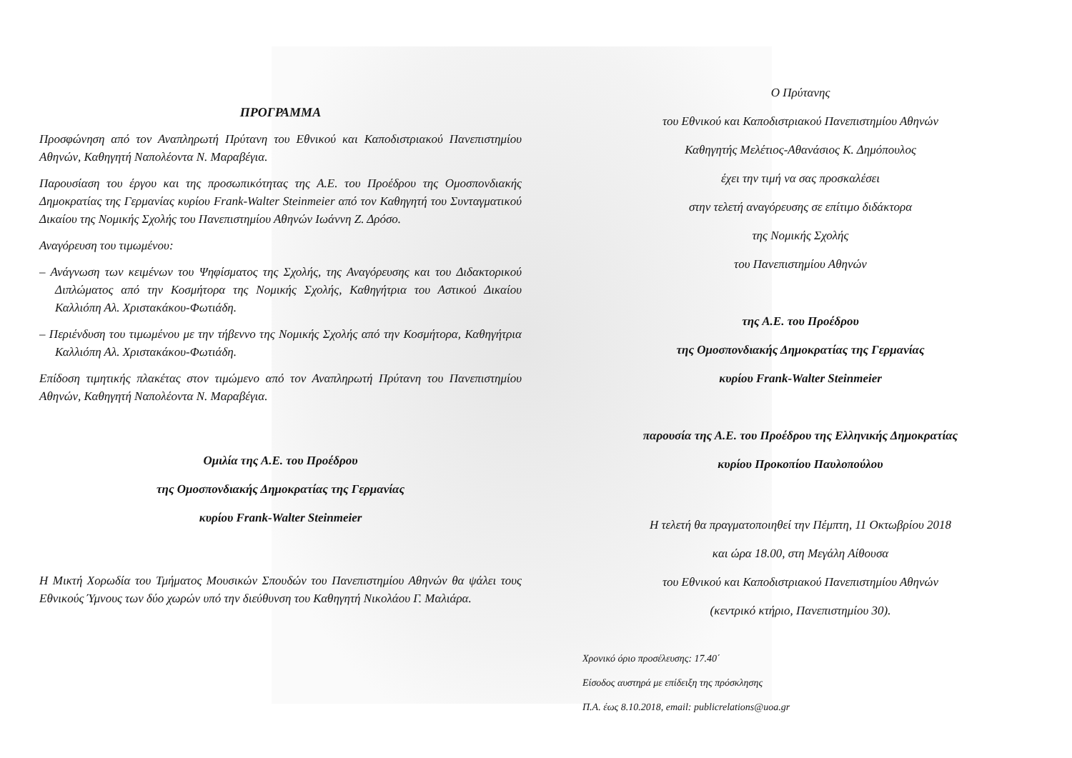ΠΡΟΓΡΑΜΜΑ
Προσφώνηση από τον Αναπληρωτή Πρύτανη του Εθνικού και Καποδιστριακού Πανεπιστημίου Αθηνών, Καθηγητή Ναπολέοντα Ν. Μαραβέγια.
Παρουσίαση του έργου και της προσωπικότητας της Α.Ε. του Προέδρου της Ομοσπονδιακής Δημοκρατίας της Γερμανίας κυρίου Frank-Walter Steinmeier από τον Καθηγητή του Συνταγματικού Δικαίου της Νομικής Σχολής του Πανεπιστημίου Αθηνών Ιωάννη Ζ. Δρόσο.
Αναγόρευση του τιμωμένου:
– Ανάγνωση των κειμένων του Ψηφίσματος της Σχολής, της Αναγόρευσης και του Διδακτορικού Διπλώματος από την Κοσμήτορα της Νομικής Σχολής, Καθηγήτρια του Αστικού Δικαίου Καλλιόπη Αλ. Χριστακάκου-Φωτιάδη.
– Περιένδυση του τιμωμένου με την τήβεννο της Νομικής Σχολής από την Κοσμήτορα, Καθηγήτρια Καλλιόπη Αλ. Χριστακάκου-Φωτιάδη.
Επίδοση τιμητικής πλακέτας στον τιμώμενο από τον Αναπληρωτή Πρύτανη του Πανεπιστημίου Αθηνών, Καθηγητή Ναπολέοντα Ν. Μαραβέγια.
Ομιλία της Α.Ε. του Προέδρου
της Ομοσπονδιακής Δημοκρατίας της Γερμανίας
κυρίου Frank-Walter Steinmeier
Η Μικτή Χορωδία του Τμήματος Μουσικών Σπουδών του Πανεπιστημίου Αθηνών θα ψάλει τους Εθνικούς Ύμνους των δύο χωρών υπό την διεύθυνση του Καθηγητή Νικολάου Γ. Μαλιάρα.
Ο Πρύτανης
του Εθνικού και Καποδιστριακού Πανεπιστημίου Αθηνών
Καθηγητής Μελέτιος-Αθανάσιος Κ. Δημόπουλος
έχει την τιμή να σας προσκαλέσει
στην τελετή αναγόρευσης σε επίτιμο διδάκτορα
της Νομικής Σχολής
του Πανεπιστημίου Αθηνών
της Α.Ε. του Προέδρου
της Ομοσπονδιακής Δημοκρατίας της Γερμανίας
κυρίου Frank-Walter Steinmeier
παρουσία της Α.Ε. του Προέδρου της Ελληνικής Δημοκρατίας
κυρίου Προκοπίου Παυλοπούλου
Η τελετή θα πραγματοποιηθεί την Πέμπτη, 11 Οκτωβρίου 2018
και ώρα 18.00, στη Μεγάλη Αίθουσα
του Εθνικού και Καποδιστριακού Πανεπιστημίου Αθηνών
(κεντρικό κτήριο, Πανεπιστημίου 30).
Χρονικό όριο προσέλευσης: 17.40΄
Είσοδος αυστηρά με επίδειξη της πρόσκλησης
Π.Α. έως 8.10.2018, email: publicrelations@uoa.gr